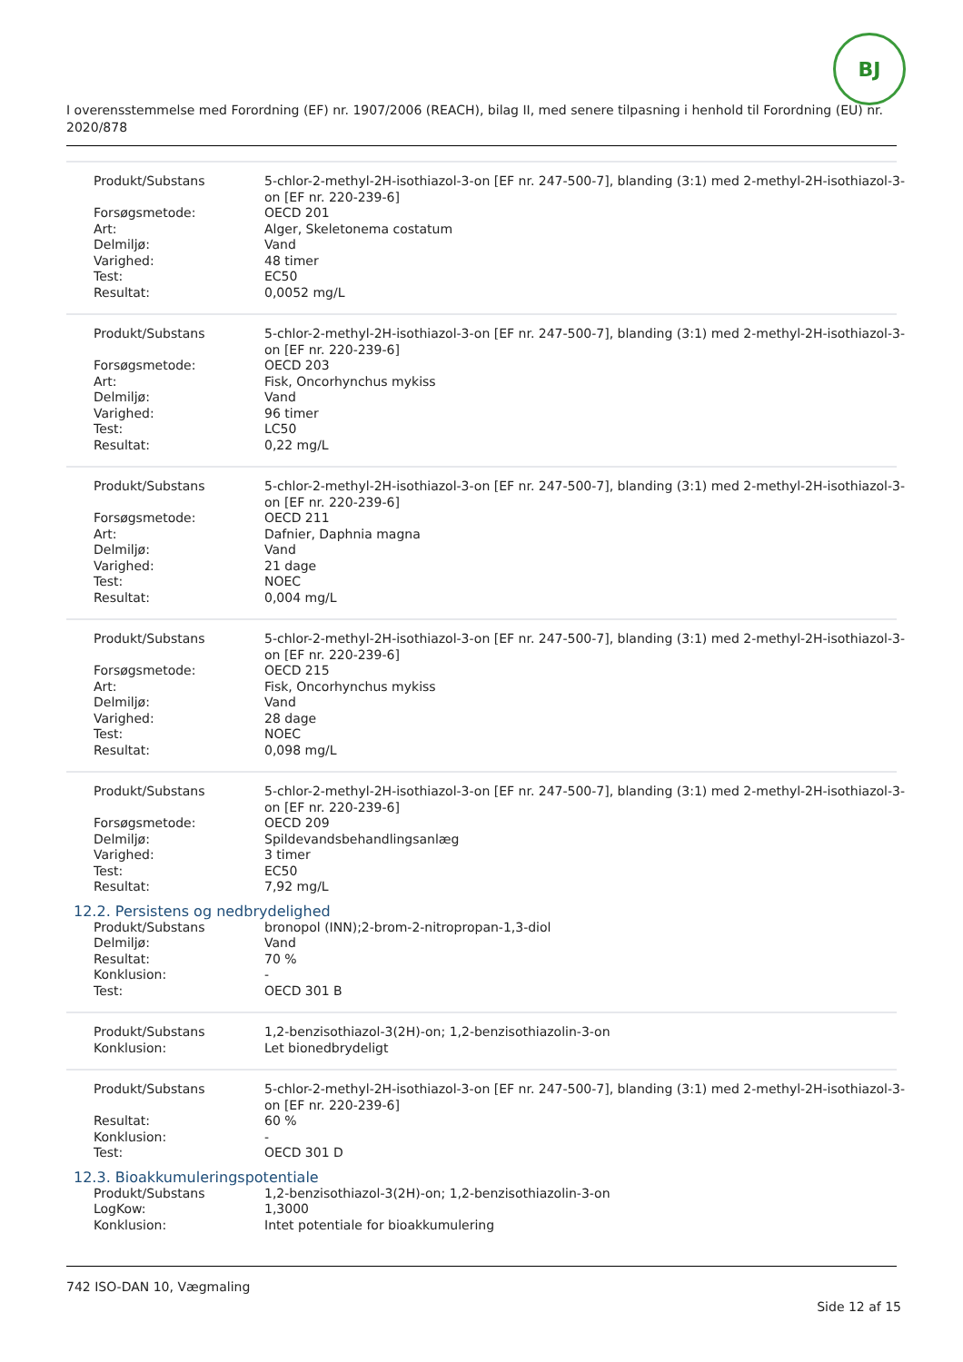BJ
I overensstemmelse med Forordning (EF) nr. 1907/2006 (REACH), bilag II, med senere tilpasning i henhold til Forordning (EU) nr. 2020/878
| Produkt/Substans | 5-chlor-2-methyl-2H-isothiazol-3-on [EF nr. 247-500-7], blanding (3:1) med 2-methyl-2H-isothiazol-3-on [EF nr. 220-239-6] |
| Forsøgsmetode: | OECD 201 |
| Art: | Alger, Skeletonema costatum |
| Delmiljø: | Vand |
| Varighed: | 48 timer |
| Test: | EC50 |
| Resultat: | 0,0052 mg/L |
| Produkt/Substans | 5-chlor-2-methyl-2H-isothiazol-3-on [EF nr. 247-500-7], blanding (3:1) med 2-methyl-2H-isothiazol-3-on [EF nr. 220-239-6] |
| Forsøgsmetode: | OECD 203 |
| Art: | Fisk, Oncorhynchus mykiss |
| Delmiljø: | Vand |
| Varighed: | 96 timer |
| Test: | LC50 |
| Resultat: | 0,22 mg/L |
| Produkt/Substans | 5-chlor-2-methyl-2H-isothiazol-3-on [EF nr. 247-500-7], blanding (3:1) med 2-methyl-2H-isothiazol-3-on [EF nr. 220-239-6] |
| Forsøgsmetode: | OECD 211 |
| Art: | Dafnier, Daphnia magna |
| Delmiljø: | Vand |
| Varighed: | 21 dage |
| Test: | NOEC |
| Resultat: | 0,004 mg/L |
| Produkt/Substans | 5-chlor-2-methyl-2H-isothiazol-3-on [EF nr. 247-500-7], blanding (3:1) med 2-methyl-2H-isothiazol-3-on [EF nr. 220-239-6] |
| Forsøgsmetode: | OECD 215 |
| Art: | Fisk, Oncorhynchus mykiss |
| Delmiljø: | Vand |
| Varighed: | 28 dage |
| Test: | NOEC |
| Resultat: | 0,098 mg/L |
| Produkt/Substans | 5-chlor-2-methyl-2H-isothiazol-3-on [EF nr. 247-500-7], blanding (3:1) med 2-methyl-2H-isothiazol-3-on [EF nr. 220-239-6] |
| Forsøgsmetode: | OECD 209 |
| Delmiljø: | Spildevandsbehandlingsanlæg |
| Varighed: | 3 timer |
| Test: | EC50 |
| Resultat: | 7,92 mg/L |
12.2. Persistens og nedbrydelighed
| Produkt/Substans | bronopol (INN);2-brom-2-nitropropan-1,3-diol |
| Delmiljø: | Vand |
| Resultat: | 70 % |
| Konklusion: | - |
| Test: | OECD 301 B |
| Produkt/Substans | 1,2-benzisothiazol-3(2H)-on; 1,2-benzisothiazolin-3-on |
| Konklusion: | Let bionedbrydeligt |
| Produkt/Substans | 5-chlor-2-methyl-2H-isothiazol-3-on [EF nr. 247-500-7], blanding (3:1) med 2-methyl-2H-isothiazol-3-on [EF nr. 220-239-6] |
| Resultat: | 60 % |
| Konklusion: | - |
| Test: | OECD 301 D |
12.3. Bioakkumuleringspotentiale
| Produkt/Substans | 1,2-benzisothiazol-3(2H)-on; 1,2-benzisothiazolin-3-on |
| LogKow: | 1,3000 |
| Konklusion: | Intet potentiale for bioakkumulering |
742 ISO-DAN 10, Vægmaling
Side 12 af 15